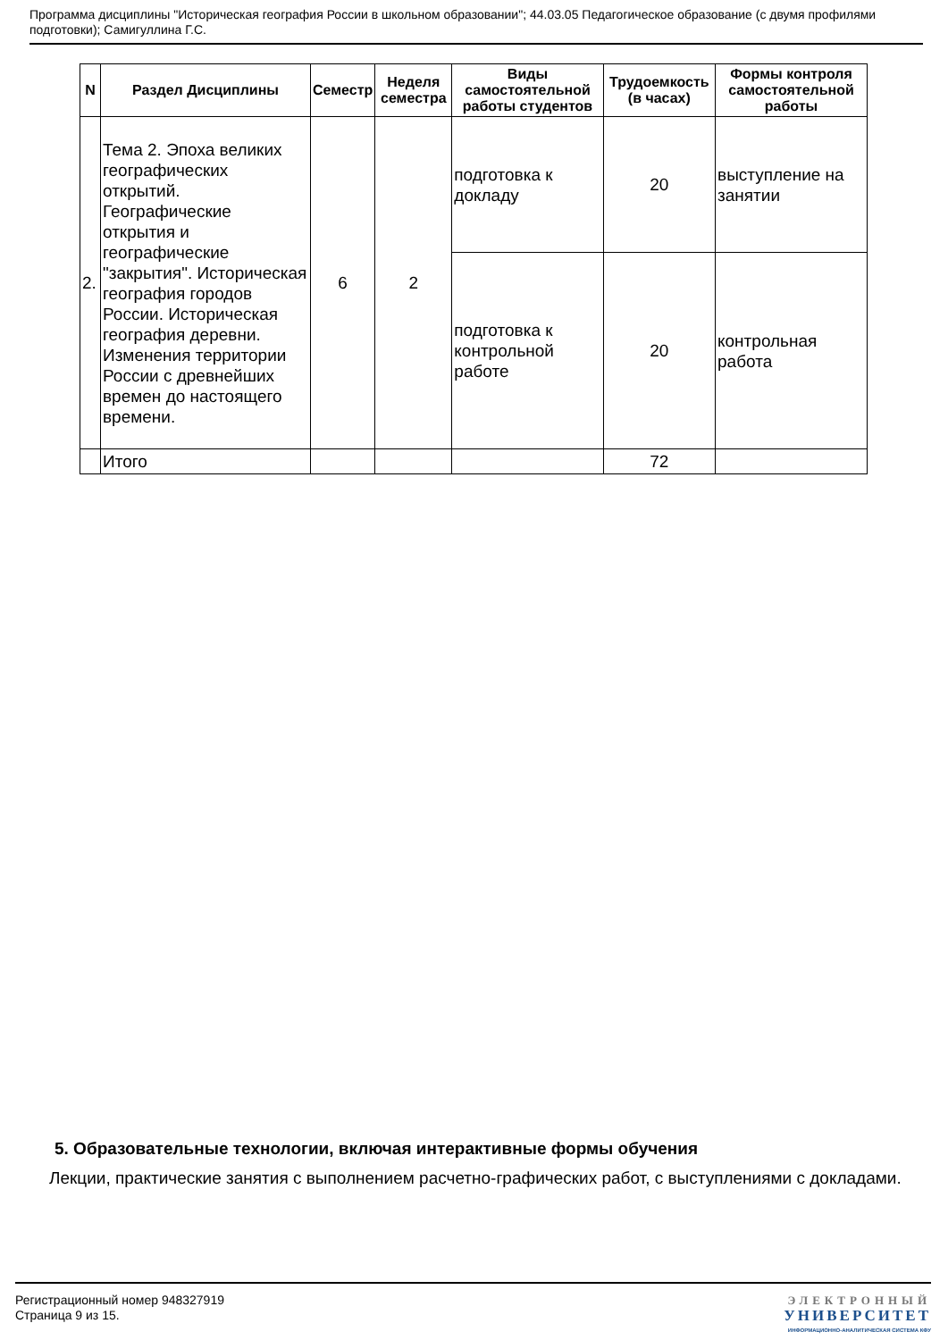Программа дисциплины "Историческая география России в школьном образовании"; 44.03.05 Педагогическое образование (с двумя профилями подготовки); Самигуллина Г.С.
| N | Раздел Дисциплины | Семестр | Неделя семестра | Виды самостоятельной работы студентов | Трудоемкость (в часах) | Формы контроля самостоятельной работы |
| --- | --- | --- | --- | --- | --- | --- |
| 2. | Тема 2. Эпоха великих географических открытий. Географические открытия и географические "закрытия". Историческая география городов России. Историческая география деревни. Изменения территории России с древнейших времен до настоящего времени. | 6 | 2 | подготовка к докладу | 20 | выступление на занятии |
| | | | | подготовка к контрольной работе | 20 | контрольная работа |
| | Итого | | | | 72 | |
5. Образовательные технологии, включая интерактивные формы обучения
Лекции, практические занятия с выполнением расчетно-графических работ, с выступлениями с докладами.
Регистрационный номер 948327919
Страница 9 из 15.
ЭЛЕКТРОННЫЙ
УНИВЕРСИТЕТ
ИНФОРМАЦИОННО-АНАЛИТИЧЕСКАЯ СИСТЕМА КФУ